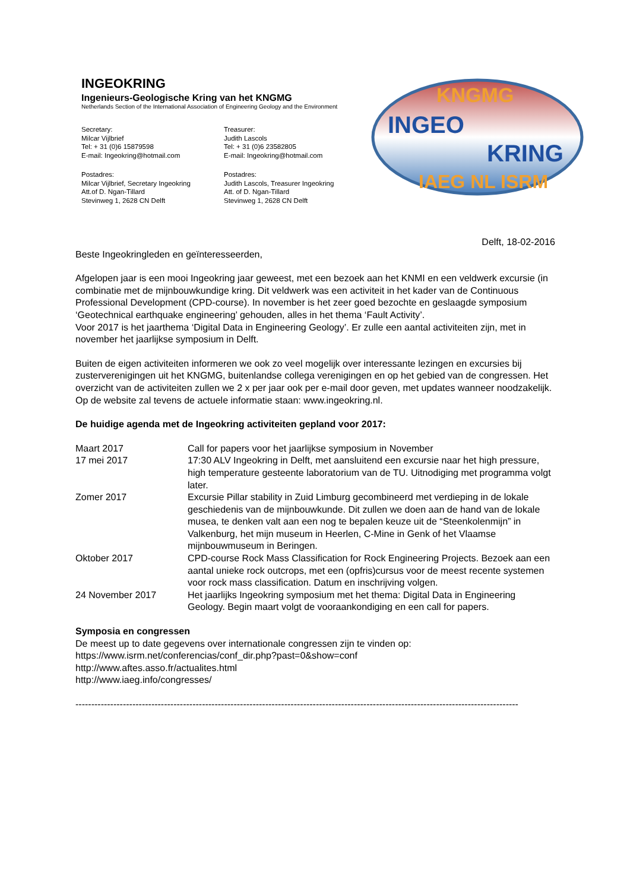INGEOKRING
Ingenieurs-Geologische Kring van het KNGMG
Netherlands Section of the International Association of Engineering Geology and the Environment
Secretary:
Milcar Vijlbrief
Tel: + 31 (0)6 15879598
E-mail: Ingeokring@hotmail.com
Treasurer:
Judith Lascols
Tel: + 31 (0)6 23582805
E-mail: Ingeokring@hotmail.com
Postadres:
Milcar Vijlbrief, Secretary Ingeokring
Att.of D. Ngan-Tillard
Stevinweg 1, 2628 CN Delft
Postadres:
Judith Lascols, Treasurer Ingeokring
Att. of D. Ngan-Tillard
Stevinweg 1, 2628 CN Delft
KNGMG
INGEO
KRING
IAEG NL ISRM
Delft, 18-02-2016
Beste Ingeokringleden en geïnteresseerden,
Afgelopen jaar is een mooi Ingeokring jaar geweest, met een bezoek aan het KNMI en een veldwerk excursie (in combinatie met de mijnbouwkundige kring. Dit veldwerk was een activiteit in het kader van de Continuous Professional Development (CPD-course). In november is het zeer goed bezochte en geslaagde symposium ‘Geotechnical earthquake engineering’ gehouden, alles in het thema ‘Fault Activity’.
Voor 2017 is het jaarthema ‘Digital Data in Engineering Geology’. Er zulle een aantal activiteiten zijn, met in november het jaarlijkse symposium in Delft.
Buiten de eigen activiteiten informeren we ook zo veel mogelijk over interessante lezingen en excursies bij zusterverenigingen uit het KNGMG, buitenlandse collega verenigingen en op het gebied van de congressen. Het overzicht van de activiteiten zullen we 2 x per jaar ook per e-mail door geven, met updates wanneer noodzakelijk. Op de website zal tevens de actuele informatie staan: www.ingeokring.nl.
De huidige agenda met de Ingeokring activiteiten gepland voor 2017:
Maart 2017 Call for papers voor het jaarlijkse symposium in November
17 mei 2017 17:30 ALV Ingeokring in Delft, met aansluitend een excursie naar het high pressure, high temperature gesteente laboratorium van de TU. Uitnodiging met programma volgt later.
Zomer 2017 Excursie Pillar stability in Zuid Limburg gecombineerd met verdieping in de lokale geschiedenis van de mijnbouwkunde. Dit zullen we doen aan de hand van de lokale musea, te denken valt aan een nog te bepalen keuze uit de “Steenkolenmijn” in Valkenburg, het mijn museum in Heerlen, C-Mine in Genk of het Vlaamse mijnbouwmuseum in Beringen.
Oktober 2017 CPD-course Rock Mass Classification for Rock Engineering Projects. Bezoek aan een aantal unieke rock outcrops, met een (opfris)cursus voor de meest recente systemen voor rock mass classification. Datum en inschrijving volgen.
24 November 2017 Het jaarlijks Ingeokring symposium met het thema: Digital Data in Engineering Geology. Begin maart volgt de vooraankondiging en een call for papers.
Symposia en congressen
De meest up to date gegevens over internationale congressen zijn te vinden op:
https://www.isrm.net/conferencias/conf_dir.php?past=0&show=conf
http://www.aftes.asso.fr/actualites.html
http://www.iaeg.info/congresses/
--------------------------------------------------------------------------------------------------------------------------------------------